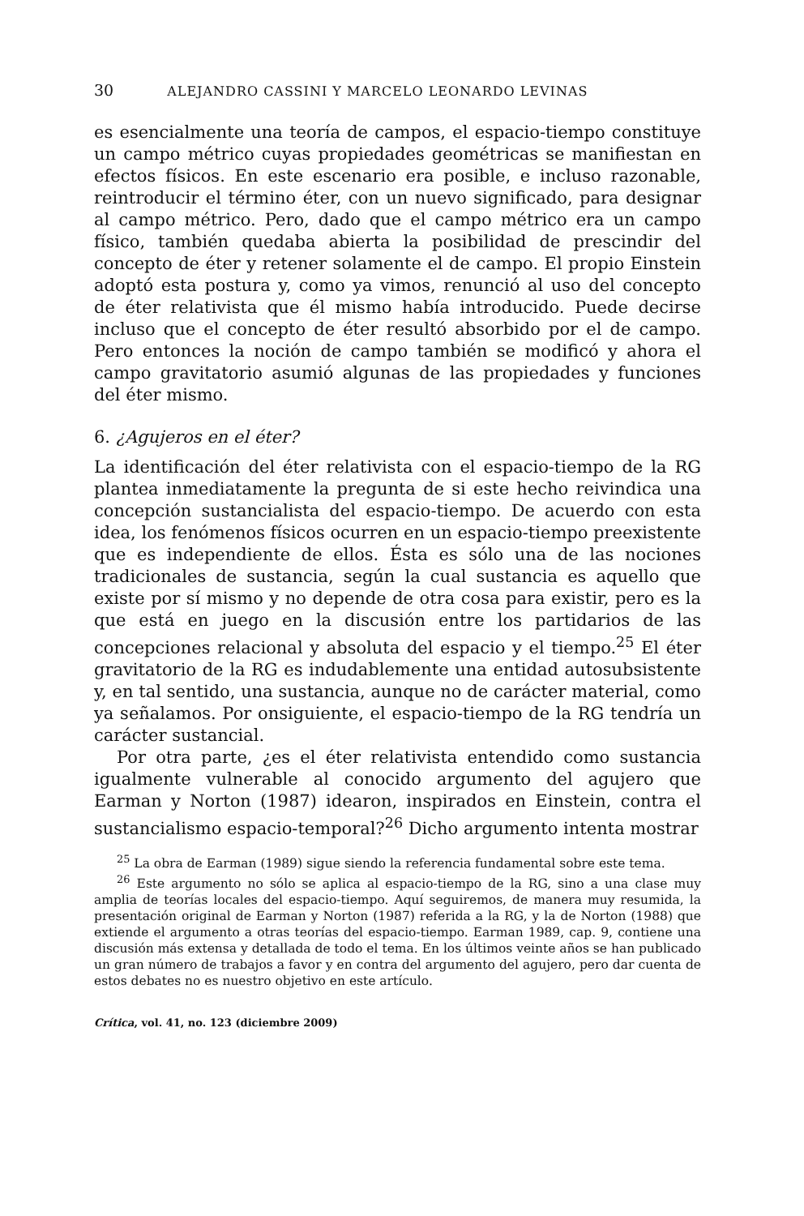30 ALEJANDRO CASSINI Y MARCELO LEONARDO LEVINAS
es esencialmente una teoría de campos, el espacio-tiempo constituye un campo métrico cuyas propiedades geométricas se manifiestan en efectos físicos. En este escenario era posible, e incluso razonable, reintroducir el término éter, con un nuevo significado, para designar al campo métrico. Pero, dado que el campo métrico era un campo físico, también quedaba abierta la posibilidad de prescindir del concepto de éter y retener solamente el de campo. El propio Einstein adoptó esta postura y, como ya vimos, renunció al uso del concepto de éter relativista que él mismo había introducido. Puede decirse incluso que el concepto de éter resultó absorbido por el de campo. Pero entonces la noción de campo también se modificó y ahora el campo gravitatorio asumió algunas de las propiedades y funciones del éter mismo.
6. ¿Agujeros en el éter?
La identificación del éter relativista con el espacio-tiempo de la RG plantea inmediatamente la pregunta de si este hecho reivindica una concepción sustancialista del espacio-tiempo. De acuerdo con esta idea, los fenómenos físicos ocurren en un espacio-tiempo preexistente que es independiente de ellos. Ésta es sólo una de las nociones tradicionales de sustancia, según la cual sustancia es aquello que existe por sí mismo y no depende de otra cosa para existir, pero es la que está en juego en la discusión entre los partidarios de las concepciones relacional y absoluta del espacio y el tiempo.<sup>25</sup> El éter gravitatorio de la RG es indudablemente una entidad autosubsistente y, en tal sentido, una sustancia, aunque no de carácter material, como ya señalamos. Por onsiguiente, el espacio-tiempo de la RG tendría un carácter sustancial.
Por otra parte, ¿es el éter relativista entendido como sustancia igualmente vulnerable al conocido argumento del agujero que Earman y Norton (1987) idearon, inspirados en Einstein, contra el sustancialismo espacio-temporal?<sup>26</sup> Dicho argumento intenta mostrar
<sup>25</sup> La obra de Earman (1989) sigue siendo la referencia fundamental sobre este tema.
<sup>26</sup> Este argumento no sólo se aplica al espacio-tiempo de la RG, sino a una clase muy amplia de teorías locales del espacio-tiempo. Aquí seguiremos, de manera muy resumida, la presentación original de Earman y Norton (1987) referida a la RG, y la de Norton (1988) que extiende el argumento a otras teorías del espacio-tiempo. Earman 1989, cap. 9, contiene una discusión más extensa y detallada de todo el tema. En los últimos veinte años se han publicado un gran número de trabajos a favor y en contra del argumento del agujero, pero dar cuenta de estos debates no es nuestro objetivo en este artículo.
Crítica, vol. 41, no. 123 (diciembre 2009)